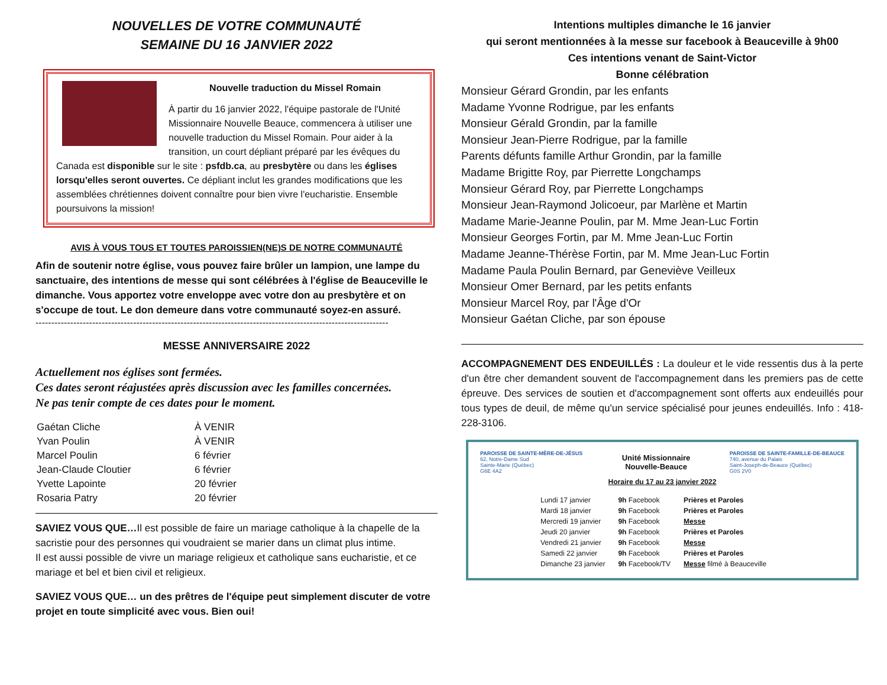NOUVELLES DE VOTRE COMMUNAUTÉ
SEMAINE DU 16 JANVIER 2022
Nouvelle traduction du Missel Romain
À partir du 16 janvier 2022, l'équipe pastorale de l'Unité Missionnaire Nouvelle Beauce, commencera à utiliser une nouvelle traduction du Missel Romain. Pour aider à la transition, un court dépliant préparé par les évêques du Canada est disponible sur le site : psfdb.ca, au presbytère ou dans les églises lorsqu'elles seront ouvertes. Ce dépliant inclut les grandes modifications que les assemblées chrétiennes doivent connaître pour bien vivre l'eucharistie. Ensemble poursuivons la mission!
AVIS À VOUS TOUS ET TOUTES PAROISSIEN(NE)S DE NOTRE COMMUNAUTÉ
Afin de soutenir notre église, vous pouvez faire brûler un lampion, une lampe du sanctuaire, des intentions de messe qui sont célébrées à l'église de Beauceville le dimanche. Vous apportez votre enveloppe avec votre don au presbytère et on s'occupe de tout. Le don demeure dans votre communauté soyez-en assuré.
----------------------------------------------------------------------------------------------------------------
MESSE ANNIVERSAIRE 2022
Actuellement nos églises sont fermées.
Ces dates seront réajustées après discussion avec les familles concernées.
Ne pas tenir compte de ces dates pour le moment.
| Gaétan Cliche | À VENIR |
| Yvan Poulin | À VENIR |
| Marcel Poulin | 6 février |
| Jean-Claude Cloutier | 6 février |
| Yvette Lapointe | 20 février |
| Rosaria Patry | 20 février |
SAVIEZ VOUS QUE…Il est possible de faire un mariage catholique à la chapelle de la sacristie pour des personnes qui voudraient se marier dans un climat plus intime.
Il est aussi possible de vivre un mariage religieux et catholique sans eucharistie, et ce mariage et bel et bien civil et religieux.
SAVIEZ VOUS QUE… un des prêtres de l'équipe peut simplement discuter de votre projet en toute simplicité avec vous. Bien oui!
Intentions multiples dimanche le 16 janvier
qui seront mentionnées à la messe sur facebook à Beauceville à 9h00
Ces intentions venant de Saint-Victor
Bonne célébration
Monsieur Gérard Grondin, par les enfants
Madame Yvonne Rodrigue, par les enfants
Monsieur Gérald Grondin, par la famille
Monsieur Jean-Pierre Rodrigue, par la famille
Parents défunts famille Arthur Grondin, par la famille
Madame Brigitte Roy, par Pierrette Longchamps
Monsieur Gérard Roy, par Pierrette Longchamps
Monsieur Jean-Raymond Jolicoeur, par Marlène et Martin
Madame Marie-Jeanne Poulin, par M. Mme Jean-Luc Fortin
Monsieur Georges Fortin, par M. Mme Jean-Luc Fortin
Madame Jeanne-Thérèse Fortin, par M. Mme Jean-Luc Fortin
Madame Paula Poulin Bernard, par Geneviève Veilleux
Monsieur Omer Bernard, par les petits enfants
Monsieur Marcel Roy, par l'Âge d'Or
Monsieur Gaétan Cliche, par son épouse
ACCOMPAGNEMENT DES ENDEUILLÉS : La douleur et le vide ressentis dus à la perte d'un être cher demandent souvent de l'accompagnement dans les premiers pas de cette épreuve. Des services de soutien et d'accompagnement sont offerts aux endeuillés pour tous types de deuil, de même qu'un service spécialisé pour jeunes endeuillés. Info : 418-228-3106.
PAROISSE DE SAINTE-MÈRE-DE-JÉSUS
62, Notre-Dame Sud
Sainte-Marie (Québec)
G6E 4A2
Unité Missionnaire
Nouvelle-Beauce
PAROISSE DE SAINTE-FAMILLE-DE-BEAUCE
740, avenue du Palais
Saint-Joseph-de-Beauce (Québec)
G0S 2V0
Horaire du 17 au 23 janvier 2022
| Lundi 17 janvier | 9h Facebook | Prières et Paroles |
| Mardi 18 janvier | 9h Facebook | Prières et Paroles |
| Mercredi 19 janvier | 9h Facebook | Messe |
| Jeudi 20 janvier | 9h Facebook | Prières et Paroles |
| Vendredi 21 janvier | 9h Facebook | Messe |
| Samedi 22 janvier | 9h Facebook | Prières et Paroles |
| Dimanche 23 janvier | 9h Facebook/TV | Messe filmé à Beauceville |